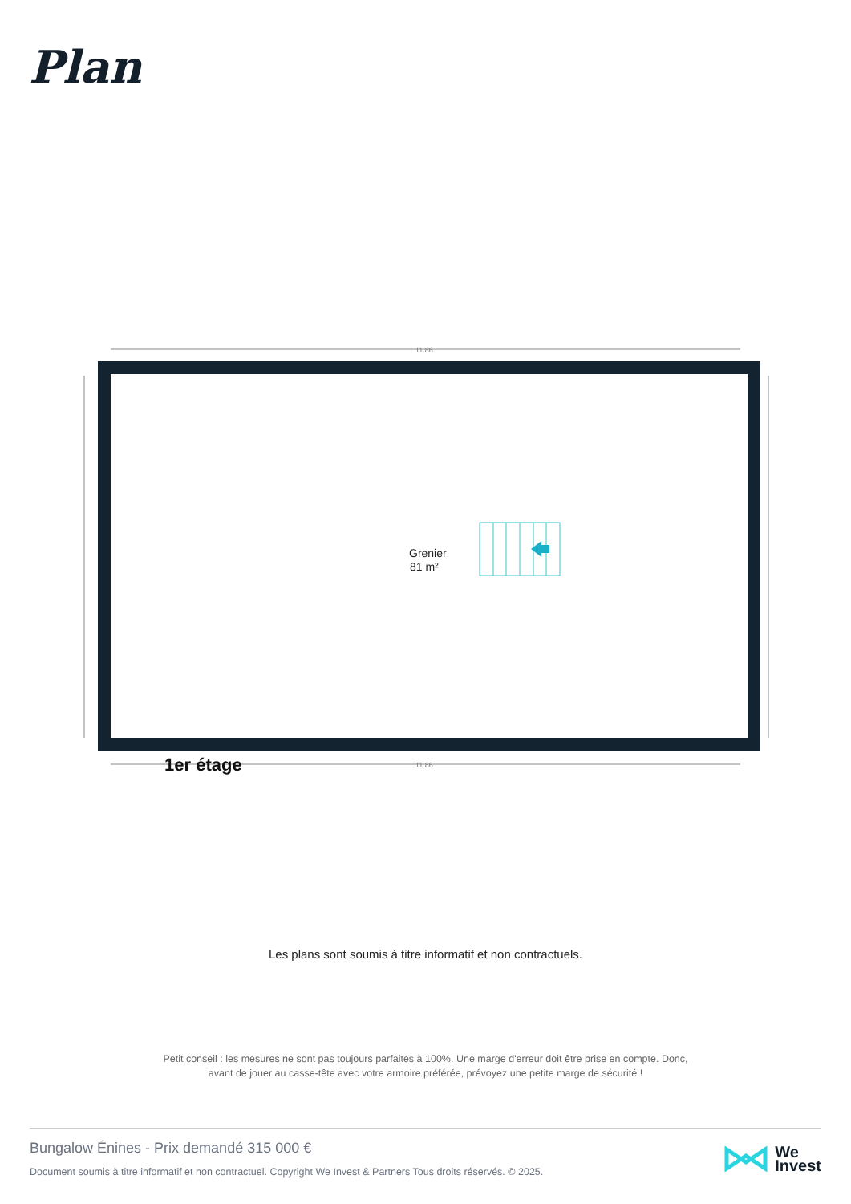Plan
11.86
11.86
Grenier
81 m²
1er étage
Les plans sont soumis à titre informatif et non contractuels.
Petit conseil : les mesures ne sont pas toujours parfaites à 100%. Une marge d'erreur doit être prise en compte. Donc,
avant de jouer au casse-tête avec votre armoire préférée, prévoyez une petite marge de sécurité !
Bungalow Énines - Prix demandé 315 000 €
Document soumis à titre informatif et non contractuel. Copyright We Invest & Partners Tous droits réservés. © 2025.
We
Invest